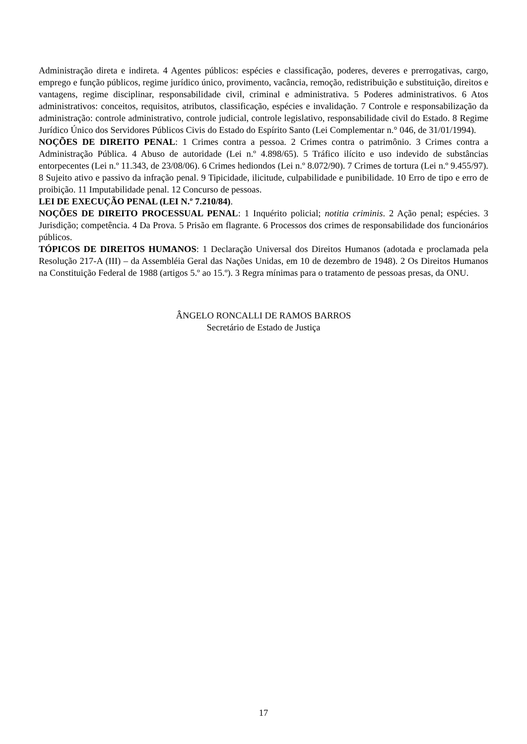Administração direta e indireta. 4 Agentes públicos: espécies e classificação, poderes, deveres e prerrogativas, cargo, emprego e função públicos, regime jurídico único, provimento, vacância, remoção, redistribuição e substituição, direitos e vantagens, regime disciplinar, responsabilidade civil, criminal e administrativa. 5 Poderes administrativos. 6 Atos administrativos: conceitos, requisitos, atributos, classificação, espécies e invalidação. 7 Controle e responsabilização da administração: controle administrativo, controle judicial, controle legislativo, responsabilidade civil do Estado. 8 Regime Jurídico Único dos Servidores Públicos Civis do Estado do Espírito Santo (Lei Complementar n.° 046, de 31/01/1994).
NOÇÕES DE DIREITO PENAL: 1 Crimes contra a pessoa. 2 Crimes contra o patrimônio. 3 Crimes contra a Administração Pública. 4 Abuso de autoridade (Lei n.º 4.898/65). 5 Tráfico ilícito e uso indevido de substâncias entorpecentes (Lei n.º 11.343, de 23/08/06). 6 Crimes hediondos (Lei n.º 8.072/90). 7 Crimes de tortura (Lei n.º 9.455/97). 8 Sujeito ativo e passivo da infração penal. 9 Tipicidade, ilicitude, culpabilidade e punibilidade. 10 Erro de tipo e erro de proibição. 11 Imputabilidade penal. 12 Concurso de pessoas.
LEI DE EXECUÇÃO PENAL (LEI N.º 7.210/84).
NOÇÕES DE DIREITO PROCESSUAL PENAL: 1 Inquérito policial; notitia criminis. 2 Ação penal; espécies. 3 Jurisdição; competência. 4 Da Prova. 5 Prisão em flagrante. 6 Processos dos crimes de responsabilidade dos funcionários públicos.
TÓPICOS DE DIREITOS HUMANOS: 1 Declaração Universal dos Direitos Humanos (adotada e proclamada pela Resolução 217-A (III) – da Assembléia Geral das Nações Unidas, em 10 de dezembro de 1948). 2 Os Direitos Humanos na Constituição Federal de 1988 (artigos 5.º ao 15.º). 3 Regra mínimas para o tratamento de pessoas presas, da ONU.
ÂNGELO RONCALLI DE RAMOS BARROS
Secretário de Estado de Justiça
17